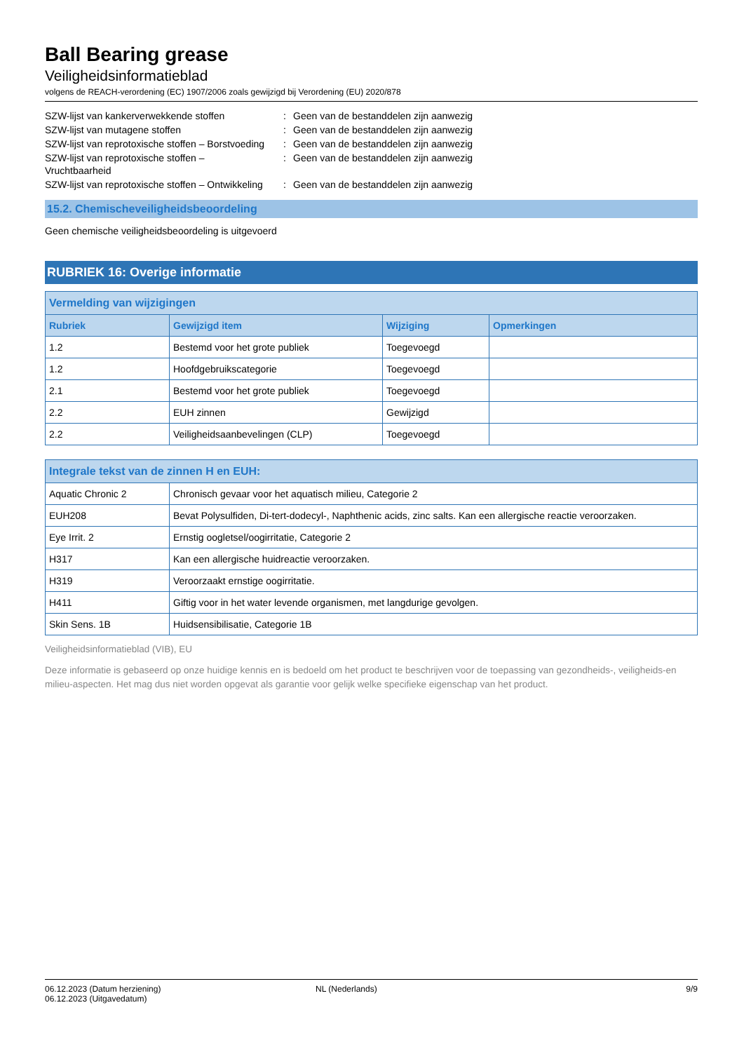Ball Bearing grease
Veiligheidsinformatieblad
volgens de REACH-verordening (EC) 1907/2006 zoals gewijzigd bij Verordening (EU) 2020/878
| SZW-lijst van kankerverwekkende stoffen | : | Geen van de bestanddelen zijn aanwezig |
| SZW-lijst van mutagene stoffen | : | Geen van de bestanddelen zijn aanwezig |
| SZW-lijst van reprotoxische stoffen – Borstvoeding | : | Geen van de bestanddelen zijn aanwezig |
| SZW-lijst van reprotoxische stoffen – Vruchtbaarheid | : | Geen van de bestanddelen zijn aanwezig |
| SZW-lijst van reprotoxische stoffen – Ontwikkeling | : | Geen van de bestanddelen zijn aanwezig |
15.2. Chemischeveiligheidsbeoordeling
Geen chemische veiligheidsbeoordeling is uitgevoerd
RUBRIEK 16: Overige informatie
| Vermelding van wijzigingen | | | |
| --- | --- | --- | --- |
| Rubriek | Gewijzigd item | Wijziging | Opmerkingen |
| 1.2 | Bestemd voor het grote publiek | Toegevoegd | |
| 1.2 | Hoofdgebruikscategorie | Toegevoegd | |
| 2.1 | Bestemd voor het grote publiek | Toegevoegd | |
| 2.2 | EUH zinnen | Gewijzigd | |
| 2.2 | Veiligheidsaanbevelingen (CLP) | Toegevoegd | |
| Integrale tekst van de zinnen H en EUH: | |
| --- | --- |
| Aquatic Chronic 2 | Chronisch gevaar voor het aquatisch milieu, Categorie 2 |
| EUH208 | Bevat Polysulfiden, Di-tert-dodecyl-, Naphthenic acids, zinc salts. Kan een allergische reactie veroorzaken. |
| Eye Irrit. 2 | Ernstig oogletsel/oogirritatie, Categorie 2 |
| H317 | Kan een allergische huidreactie veroorzaken. |
| H319 | Veroorzaakt ernstige oogirritatie. |
| H411 | Giftig voor in het water levende organismen, met langdurige gevolgen. |
| Skin Sens. 1B | Huidsensibilisatie, Categorie 1B |
Veiligheidsinformatieblad (VIB), EU
Deze informatie is gebaseerd op onze huidige kennis en is bedoeld om het product te beschrijven voor de toepassing van gezondheids-, veiligheids-en milieu-aspecten. Het mag dus niet worden opgevat als garantie voor gelijk welke specifieke eigenschap van het product.
06.12.2023 (Datum herziening)
06.12.2023 (Uitgavedatum)
NL (Nederlands) 9/9